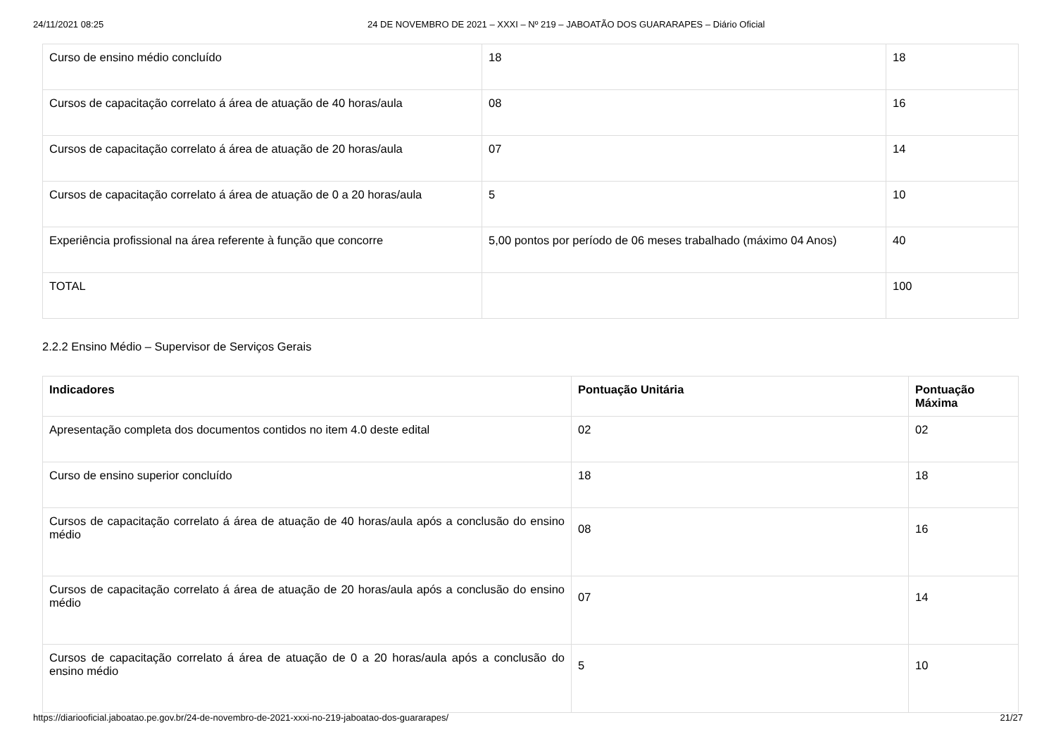24/11/2021 08:25 24 DE NOVEMBRO DE 2021 – XXXI – Nº 219 – JABOATÃO DOS GUARARAPES – Diário Oficial
| Curso de ensino médio concluído | 18 | 18 |
| Cursos de capacitação correlato á área de atuação de 40 horas/aula | 08 | 16 |
| Cursos de capacitação correlato á área de atuação de 20 horas/aula | 07 | 14 |
| Cursos de capacitação correlato á área de atuação de 0 a 20 horas/aula | 5 | 10 |
| Experiência profissional na área referente à função que concorre | 5,00 pontos por período de 06 meses trabalhado (máximo 04 Anos) | 40 |
| TOTAL | | 100 |
2.2.2 Ensino Médio – Supervisor de Serviços Gerais
| Indicadores | Pontuação Unitária | Pontuação Máxima |
| --- | --- | --- |
| Apresentação completa dos documentos contidos no item 4.0 deste edital | 02 | 02 |
| Curso de ensino superior concluído | 18 | 18 |
| Cursos de capacitação correlato á área de atuação de 40 horas/aula após a conclusão do ensino médio | 08 | 16 |
| Cursos de capacitação correlato á área de atuação de 20 horas/aula após a conclusão do ensino médio | 07 | 14 |
| Cursos de capacitação correlato á área de atuação de 0 a 20 horas/aula após a conclusão do ensino médio | 5 | 10 |
https://diariooficial.jaboatao.pe.gov.br/24-de-novembro-de-2021-xxxi-no-219-jaboatao-dos-guararapes/ 21/27